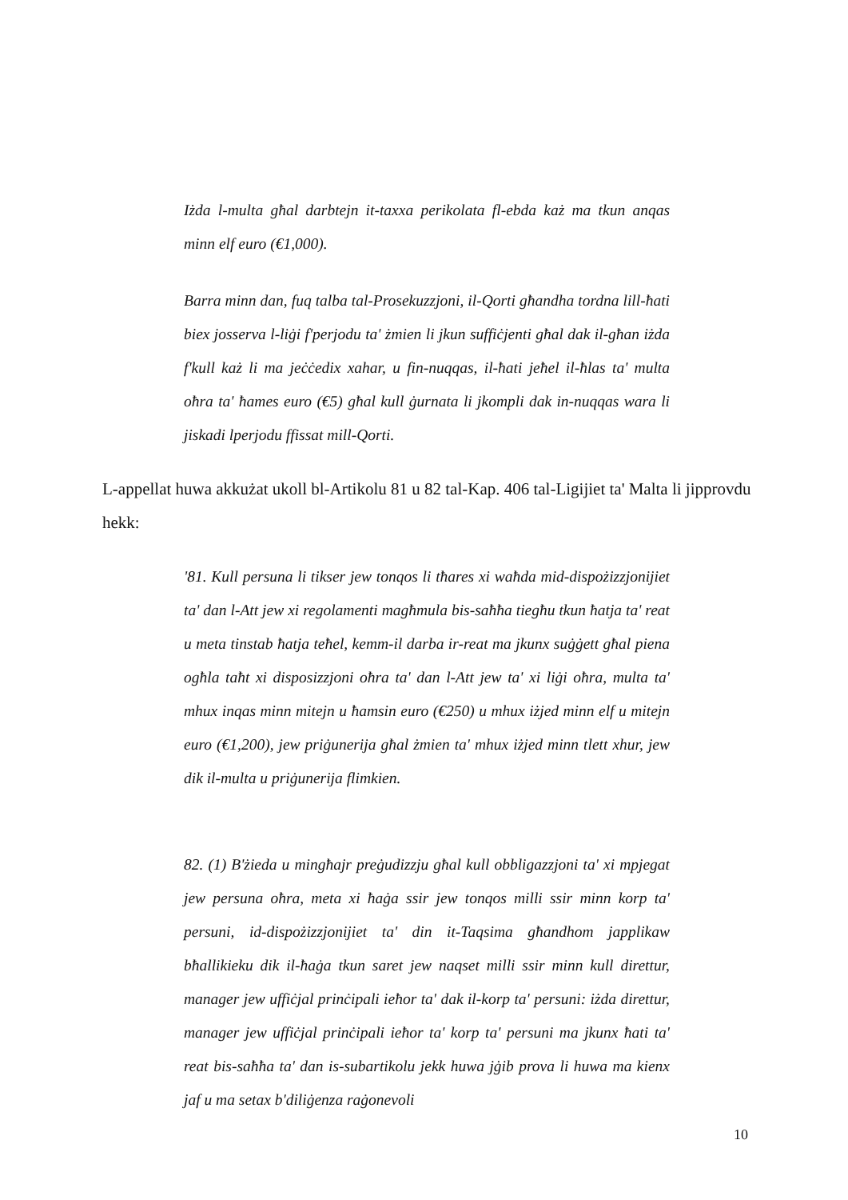Iżda l-multa għal darbtejn it-taxxa perikolata fl-ebda każ ma tkun anqas minn elf euro (€1,000).
Barra minn dan, fuq talba tal-Prosekuzzjoni, il-Qorti għandha tordna lill-ħati biex josserva l-liġi f'perjodu ta' żmien li jkun suffiċjenti għal dak il-għan iżda f'kull każ li ma jeċċedix xahar, u fin-nuqqas, il-ħati jeħel il-ħlas ta' multa oħra ta' ħames euro (€5) għal kull ġurnata li jkompli dak in-nuqqas wara li jiskadi lperjodu ffissat mill-Qorti.
L-appellat huwa akkużat ukoll bl-Artikolu 81 u 82 tal-Kap. 406 tal-Ligijiet ta' Malta li jipprovdu hekk:
'81. Kull persuna li tikser jew tonqos li tħares xi waħda mid-dispożizzjonijiet ta' dan l-Att jew xi regolamenti magħmula bis-saħħa tiegħu tkun ħatja ta' reat u meta tinstab ħatja teħel, kemm-il darba ir-reat ma jkunx suġġett għal piena ogħla taħt xi disposizzjoni oħra ta' dan l-Att jew ta' xi liġi oħra, multa ta' mhux inqas minn mitejn u ħamsin euro (€250) u mhux iżjed minn elf u mitejn euro (€1,200), jew priġunerija għal żmien ta' mhux iżjed minn tlett xhur, jew dik il-multa u priġunerija flimkien.
82. (1) B'żieda u mingħajr preġudizzju għal kull obbligazzjoni ta' xi mpjegat jew persuna oħra, meta xi ħaġa ssir jew tonqos milli ssir minn korp ta' persuni, id-dispożizzjonijiet ta' din it-Taqsima għandhom japplikaw bħallikieku dik il-ħaġa tkun saret jew naqset milli ssir minn kull direttur, manager jew uffiċjal prinċipali ieħor ta' dak il-korp ta' persuni: iżda direttur, manager jew uffiċjal prinċipali ieħor ta' korp ta' persuni ma jkunx ħati ta' reat bis-saħħa ta' dan is-subartikolu jekk huwa jġib prova li huwa ma kienx jaf u ma setax b'diliġenza raġonevoli
10